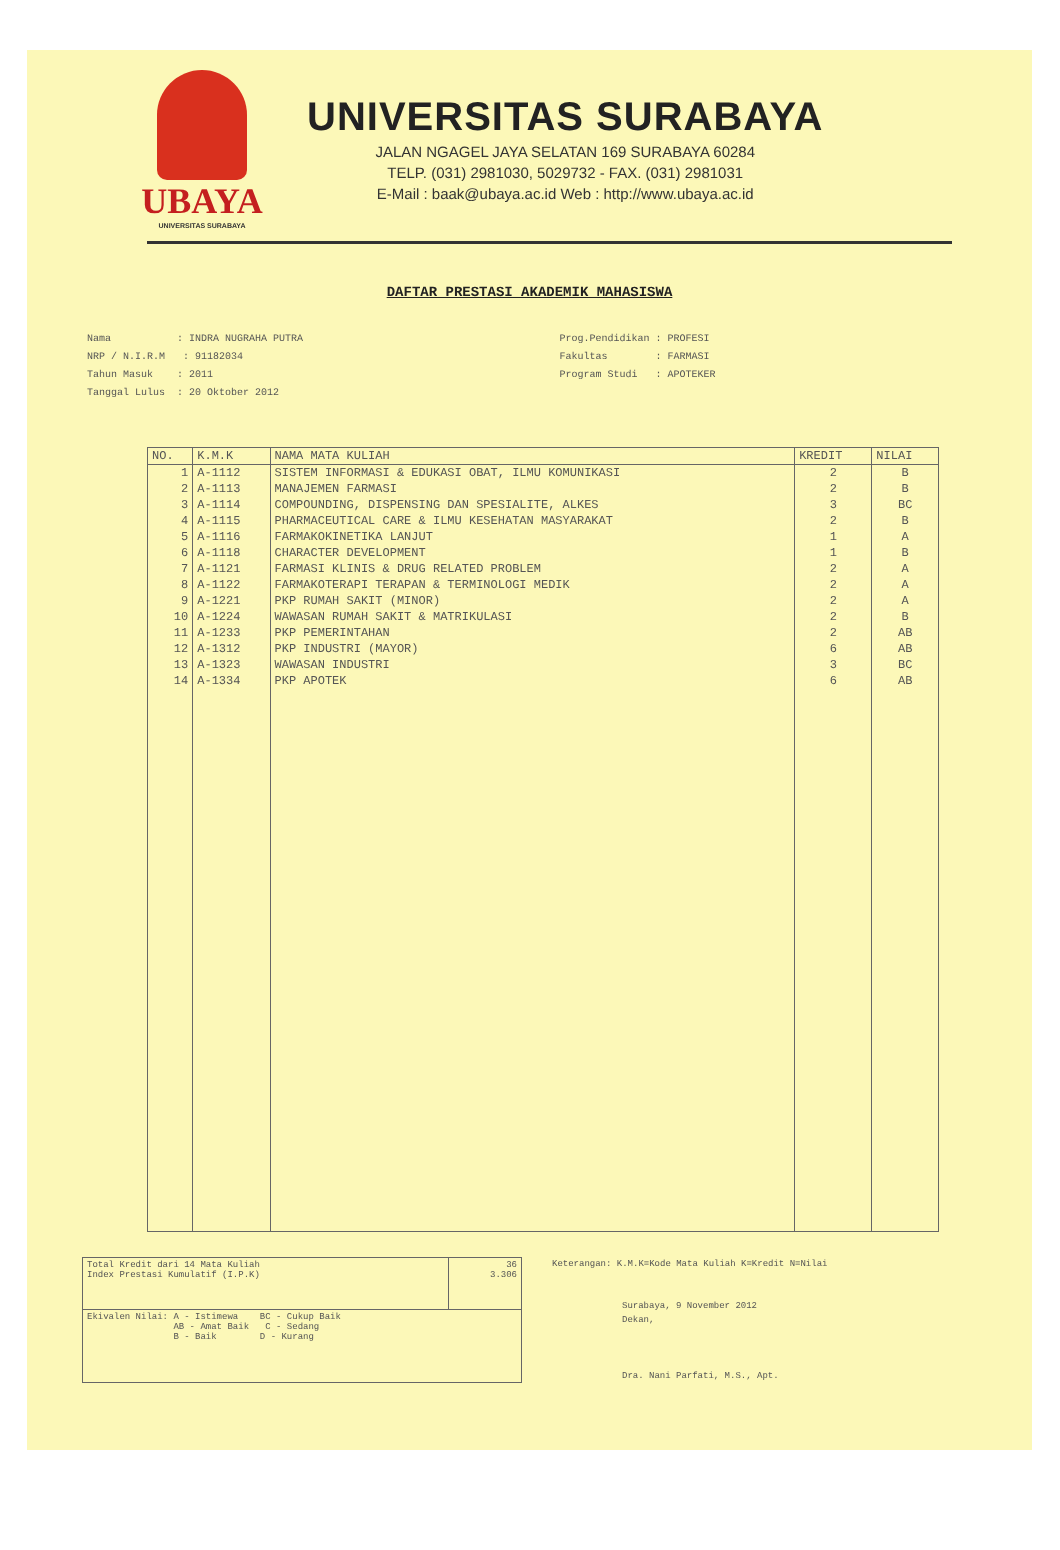UBAYA
UNIVERSITAS SURABAYA
UNIVERSITAS SURABAYA
JALAN NGAGEL JAYA SELATAN 169 SURABAYA 60284
TELP. (031) 2981030, 5029732 - FAX. (031) 2981031
E-Mail : baak@ubaya.ac.id Web : http://www.ubaya.ac.id
DAFTAR PRESTASI AKADEMIK MAHASISWA
Nama : INDRA NUGRAHA PUTRA
NRP / N.I.R.M : 91182034
Tahun Masuk : 2011
Tanggal Lulus : 20 Oktober 2012
Prog.Pendidikan : PROFESI
Fakultas : FARMASI
Program Studi : APOTEKER
| NO. | K.M.K | NAMA MATA KULIAH | KREDIT | NILAI |
| --- | --- | --- | --- | --- |
| 1 | A-1112 | SISTEM INFORMASI & EDUKASI OBAT, ILMU KOMUNIKASI | 2 | B |
| 2 | A-1113 | MANAJEMEN FARMASI | 2 | B |
| 3 | A-1114 | COMPOUNDING, DISPENSING DAN SPESIALITE, ALKES | 3 | BC |
| 4 | A-1115 | PHARMACEUTICAL CARE & ILMU KESEHATAN MASYARAKAT | 2 | B |
| 5 | A-1116 | FARMAKOKINETIKA LANJUT | 1 | A |
| 6 | A-1118 | CHARACTER DEVELOPMENT | 1 | B |
| 7 | A-1121 | FARMASI KLINIS & DRUG RELATED PROBLEM | 2 | A |
| 8 | A-1122 | FARMAKOTERAPI TERAPAN & TERMINOLOGI MEDIK | 2 | A |
| 9 | A-1221 | PKP RUMAH SAKIT (MINOR) | 2 | A |
| 10 | A-1224 | WAWASAN RUMAH SAKIT & MATRIKULASI | 2 | B |
| 11 | A-1233 | PKP PEMERINTAHAN | 2 | AB |
| 12 | A-1312 | PKP INDUSTRI (MAYOR) | 6 | AB |
| 13 | A-1323 | WAWASAN INDUSTRI | 3 | BC |
| 14 | A-1334 | PKP APOTEK | 6 | AB |
| Total Kredit dari 14 Mata Kuliah Index Prestasi Kumulatif (I.P.K) | 36 3.306 |
| Ekivalen Nilai: A - Istimewa BC - Cukup Baik AB - Amat Baik C - Sedang B - Baik D - Kurang | |
Keterangan: K.M.K=Kode Mata Kuliah K=Kredit N=Nilai
Surabaya, 9 November 2012
Dekan,
Dra. Nani Parfati, M.S., Apt.